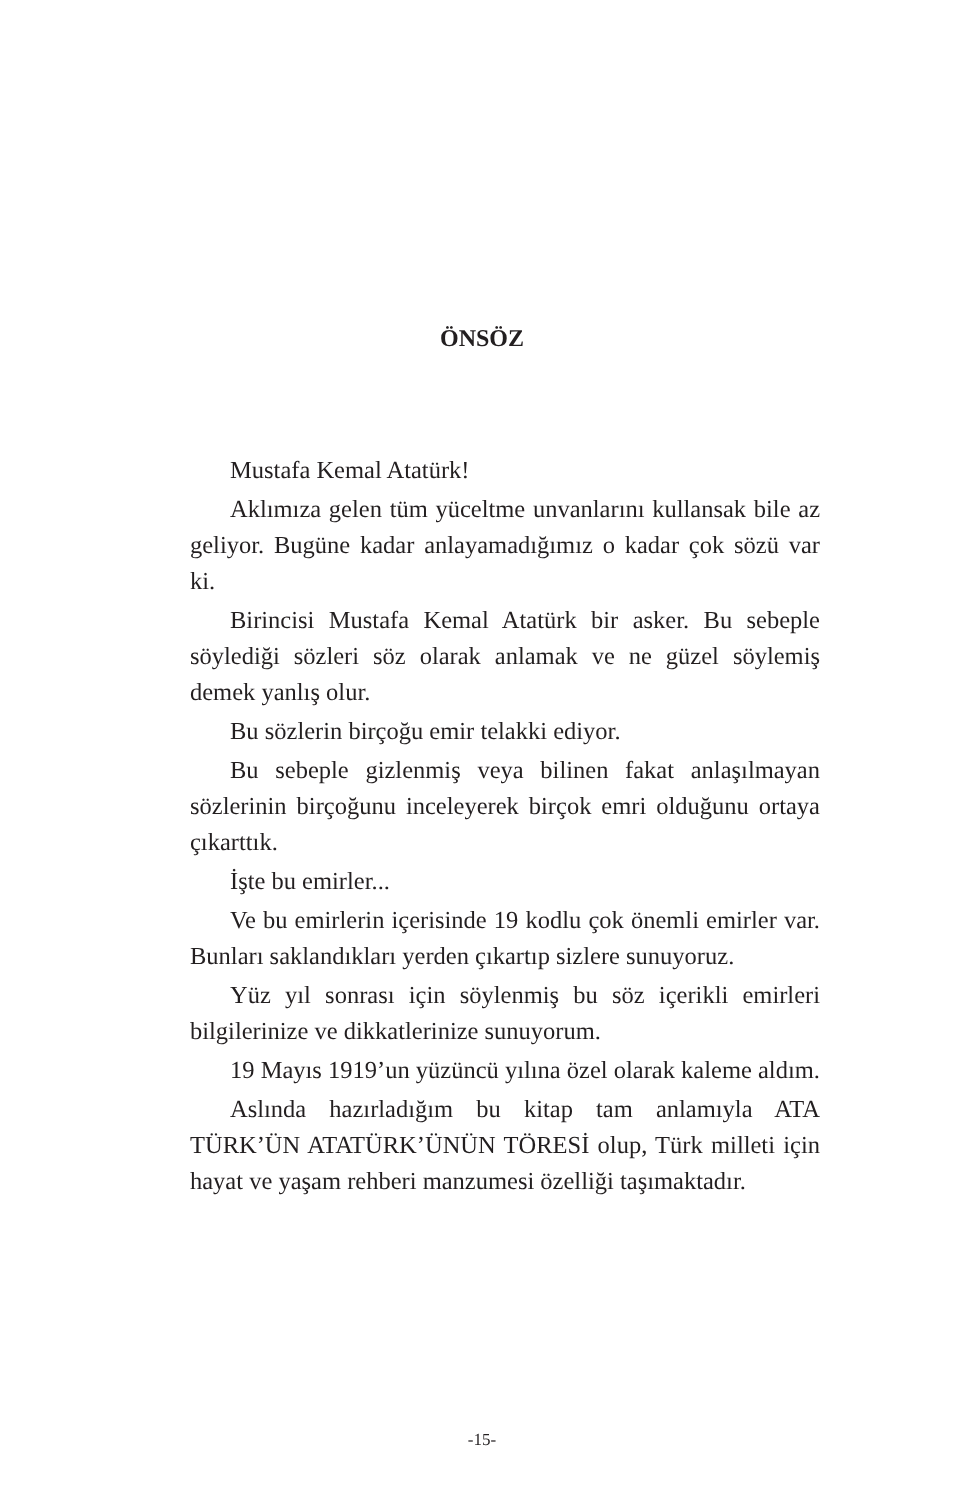ÖNSÖZ
Mustafa Kemal Atatürk!
Aklımıza gelen tüm yüceltme unvanlarını kullansak bile az geliyor. Bugüne kadar anlayamadığımız o kadar çok sözü var ki.
Birincisi Mustafa Kemal Atatürk bir asker. Bu sebeple söylediği sözleri söz olarak anlamak ve ne güzel söylemiş demek yanlış olur.
Bu sözlerin birçoğu emir telakki ediyor.
Bu sebeple gizlenmiş veya bilinen fakat anlaşılmayan sözlerinin birçoğunu inceleyerek birçok emri olduğunu ortaya çıkarttık.
İşte bu emirler...
Ve bu emirlerin içerisinde 19 kodlu çok önemli emirler var. Bunları saklandıkları yerden çıkartıp sizlere sunuyoruz.
Yüz yıl sonrası için söylenmiş bu söz içerikli emirleri bilgilerinize ve dikkatlerinize sunuyorum.
19 Mayıs 1919’un yüzüncü yılına özel olarak kaleme aldım.
Aslında hazırladığım bu kitap tam anlamıyla ATA TÜRK’ÜN ATATÜRK’ÜNÜN TÖRESİ olup, Türk milleti için hayat ve yaşam rehberi manzumesi özelliği taşımaktadır.
-15-